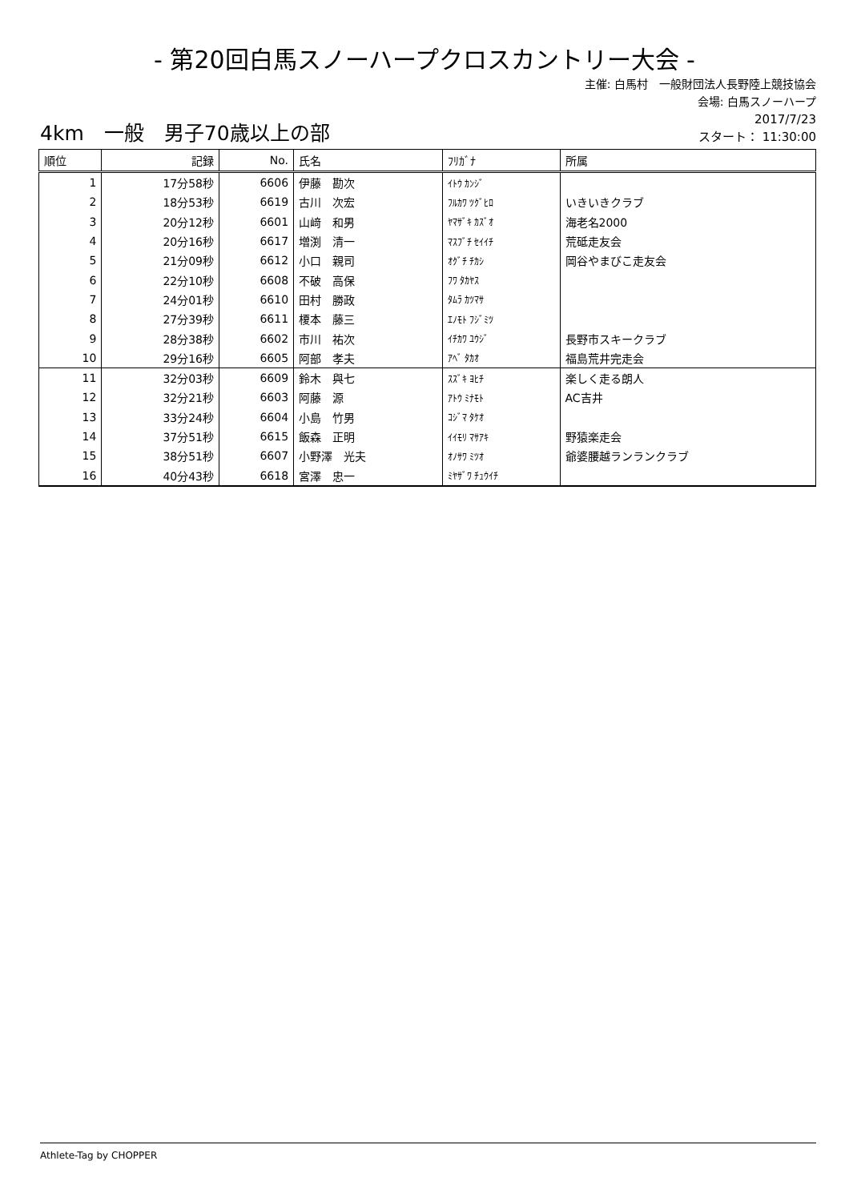- 第20回白馬スノーハープクロスカントリー大会 -
主催: 白馬村　一般財団法人長野陸上競技協会
会場: 白馬スノーハープ
4km　一般　男子70歳以上の部
2017/7/23
スタート： 11:30:00
| 順位 | 記録 | No. | 氏名 | ﾌﾘｶﾞﾅ | 所属 |
| --- | --- | --- | --- | --- | --- |
| 1 | 17分58秒 | 6606 | 伊藤 勘次 | ｲﾄｳ ｶﾝｼﾞ | |
| 2 | 18分53秒 | 6619 | 古川 次宏 | ﾌﾙｶﾜ ﾂｸﾞﾋﾛ | いきいきクラブ |
| 3 | 20分12秒 | 6601 | 山﨑 和男 | ﾔﾏｻﾞｷ ｶｽﾞｵ | 海老名2000 |
| 4 | 20分16秒 | 6617 | 増渕 清一 | ﾏｽﾌﾞﾁ ｾｲｲﾁ | 荒砥走友会 |
| 5 | 21分09秒 | 6612 | 小口 親司 | ｵｸﾞﾁ ﾁｶｼ | 岡谷やまびこ走友会 |
| 6 | 22分10秒 | 6608 | 不破 高保 | ﾌﾜ ﾀｶﾔｽ | |
| 7 | 24分01秒 | 6610 | 田村 勝政 | ﾀﾑﾗ ｶﾂﾏｻ | |
| 8 | 27分39秒 | 6611 | 榎本 藤三 | ｴﾉﾓﾄ ﾌｼﾞﾐﾂ | |
| 9 | 28分38秒 | 6602 | 市川 祐次 | ｲﾁｶﾜ ﾕｳｼﾞ | 長野市スキークラブ |
| 10 | 29分16秒 | 6605 | 阿部 孝夫 | ｱﾍﾞ ﾀｶｵ | 福島荒井完走会 |
| 11 | 32分03秒 | 6609 | 鈴木 與七 | ｽｽﾞｷ ﾖﾋﾁ | 楽しく走る朗人 |
| 12 | 32分21秒 | 6603 | 阿藤 源 | ｱﾄｳ ﾐﾅﾓﾄ | AC吉井 |
| 13 | 33分24秒 | 6604 | 小島 竹男 | ｺｼﾞﾏ ﾀｹｵ | |
| 14 | 37分51秒 | 6615 | 飯森 正明 | ｲｲﾓﾘ ﾏｻｱｷ | 野猿楽走会 |
| 15 | 38分51秒 | 6607 | 小野澤 光夫 | ｵﾉｻﾜ ﾐﾂｵ | 爺婆腰越ランランクラブ |
| 16 | 40分43秒 | 6618 | 宮澤 忠一 | ﾐﾔｻﾞﾜ ﾁｭｳｲﾁ | |
Athlete-Tag by CHOPPER